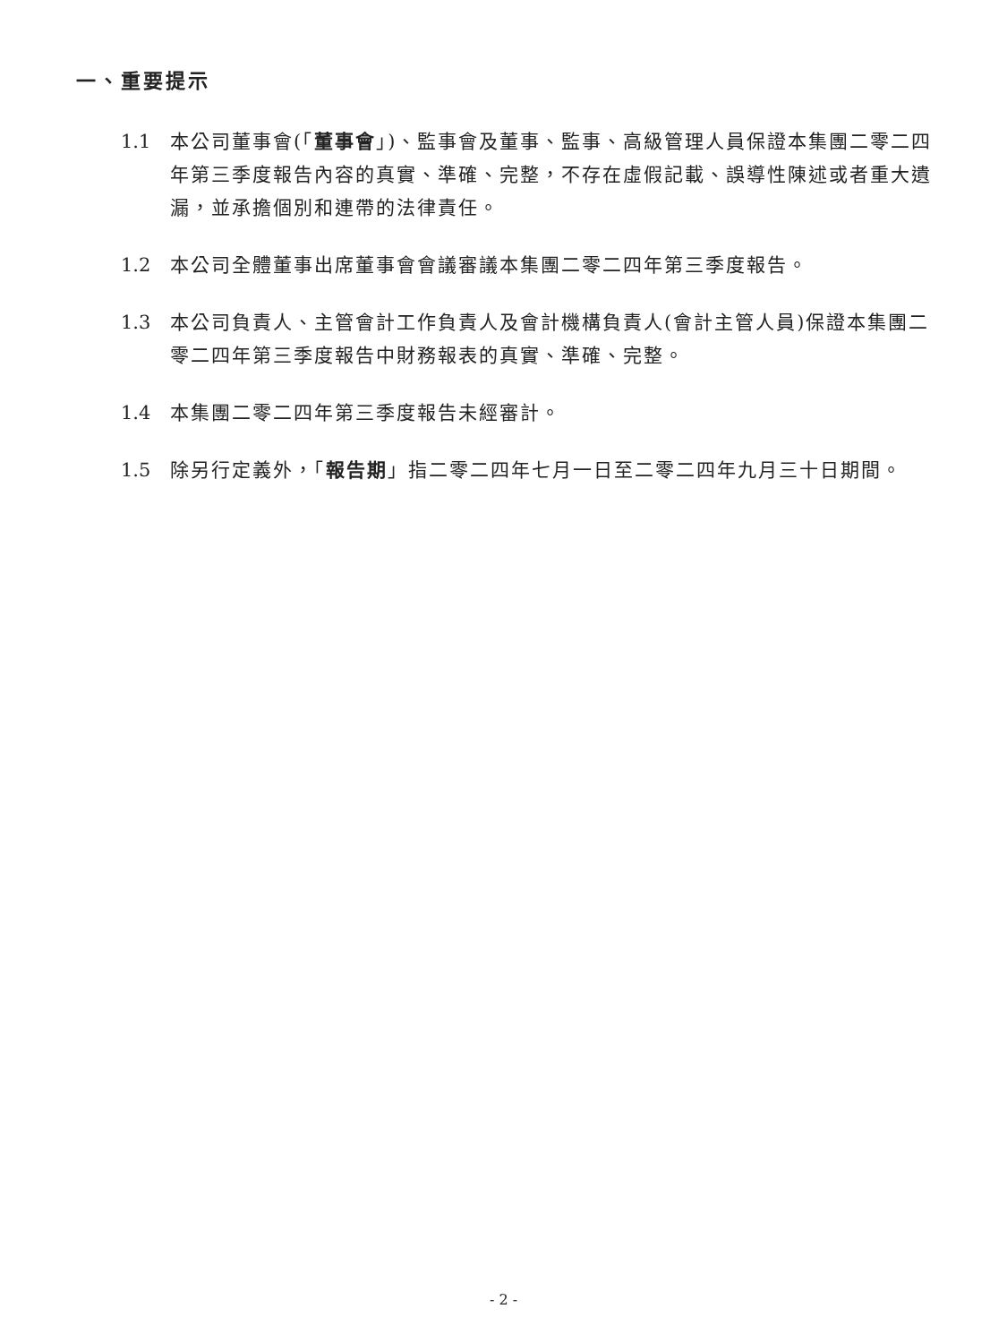一、重要提示
1.1 本公司董事會(「董事會」)、監事會及董事、監事、高級管理人員保證本集團二零二四年第三季度報告內容的真實、準確、完整，不存在虛假記載、誤導性陳述或者重大遺漏，並承擔個別和連帶的法律責任。
1.2 本公司全體董事出席董事會會議審議本集團二零二四年第三季度報告。
1.3 本公司負責人、主管會計工作負責人及會計機構負責人(會計主管人員)保證本集團二零二四年第三季度報告中財務報表的真實、準確、完整。
1.4 本集團二零二四年第三季度報告未經審計。
1.5 除另行定義外，「報告期」指二零二四年七月一日至二零二四年九月三十日期間。
- 2 -